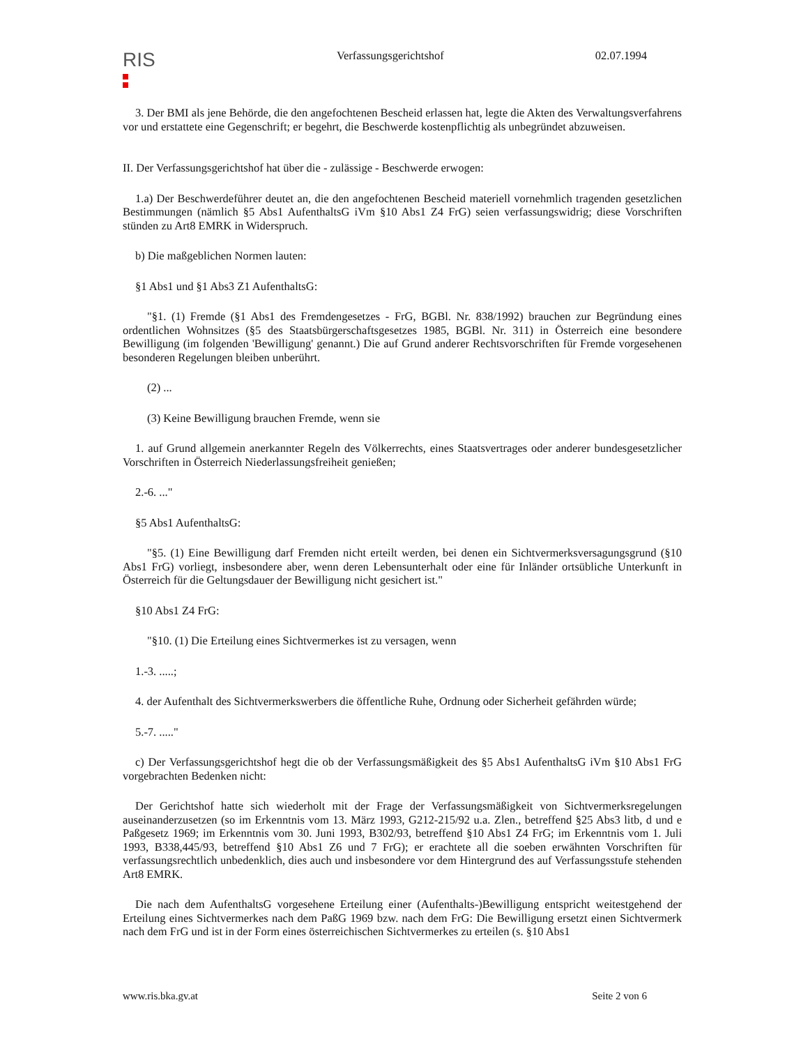RIS
Verfassungsgerichtshof 02.07.1994
3. Der BMI als jene Behörde, die den angefochtenen Bescheid erlassen hat, legte die Akten des Verwaltungsverfahrens vor und erstattete eine Gegenschrift; er begehrt, die Beschwerde kostenpflichtig als unbegründet abzuweisen.
II. Der Verfassungsgerichtshof hat über die - zulässige - Beschwerde erwogen:
1.a) Der Beschwerdeführer deutet an, die den angefochtenen Bescheid materiell vornehmlich tragenden gesetzlichen Bestimmungen (nämlich §5 Abs1 AufenthaltsG iVm §10 Abs1 Z4 FrG) seien verfassungswidrig; diese Vorschriften stünden zu Art8 EMRK in Widerspruch.
b) Die maßgeblichen Normen lauten:
§1 Abs1 und §1 Abs3 Z1 AufenthaltsG:
"§1. (1) Fremde (§1 Abs1 des Fremdengesetzes - FrG, BGBl. Nr. 838/1992) brauchen zur Begründung eines ordentlichen Wohnsitzes (§5 des Staatsbürgerschaftsgesetzes 1985, BGBl. Nr. 311) in Österreich eine besondere Bewilligung (im folgenden 'Bewilligung' genannt.) Die auf Grund anderer Rechtsvorschriften für Fremde vorgesehenen besonderen Regelungen bleiben unberührt.
(2) ...
(3) Keine Bewilligung brauchen Fremde, wenn sie
1. auf Grund allgemein anerkannter Regeln des Völkerrechts, eines Staatsvertrages oder anderer bundesgesetzlicher Vorschriften in Österreich Niederlassungsfreiheit genießen;
2.-6. ..."
§5 Abs1 AufenthaltsG:
"§5. (1) Eine Bewilligung darf Fremden nicht erteilt werden, bei denen ein Sichtvermerksversagungsgrund (§10 Abs1 FrG) vorliegt, insbesondere aber, wenn deren Lebensunterhalt oder eine für Inländer ortsübliche Unterkunft in Österreich für die Geltungsdauer der Bewilligung nicht gesichert ist."
§10 Abs1 Z4 FrG:
"§10. (1) Die Erteilung eines Sichtvermerkes ist zu versagen, wenn
1.-3. .....;
4. der Aufenthalt des Sichtvermerkswerbers die öffentliche Ruhe, Ordnung oder Sicherheit gefährden würde;
5.-7. ....."
c) Der Verfassungsgerichtshof hegt die ob der Verfassungsmäßigkeit des §5 Abs1 AufenthaltsG iVm §10 Abs1 FrG vorgebrachten Bedenken nicht:
Der Gerichtshof hatte sich wiederholt mit der Frage der Verfassungsmäßigkeit von Sichtvermerksregelungen auseinanderzusetzen (so im Erkenntnis vom 13. März 1993, G212-215/92 u.a. Zlen., betreffend §25 Abs3 litb, d und e Paßgesetz 1969; im Erkenntnis vom 30. Juni 1993, B302/93, betreffend §10 Abs1 Z4 FrG; im Erkenntnis vom 1. Juli 1993, B338,445/93, betreffend §10 Abs1 Z6 und 7 FrG); er erachtete all die soeben erwähnten Vorschriften für verfassungsrechtlich unbedenklich, dies auch und insbesondere vor dem Hintergrund des auf Verfassungsstufe stehenden Art8 EMRK.
Die nach dem AufenthaltsG vorgesehene Erteilung einer (Aufenthalts-)Bewilligung entspricht weitestgehend der Erteilung eines Sichtvermerkes nach dem PaßG 1969 bzw. nach dem FrG: Die Bewilligung ersetzt einen Sichtvermerk nach dem FrG und ist in der Form eines österreichischen Sichtvermerkes zu erteilen (s. §10 Abs1
www.ris.bka.gv.at Seite 2 von 6